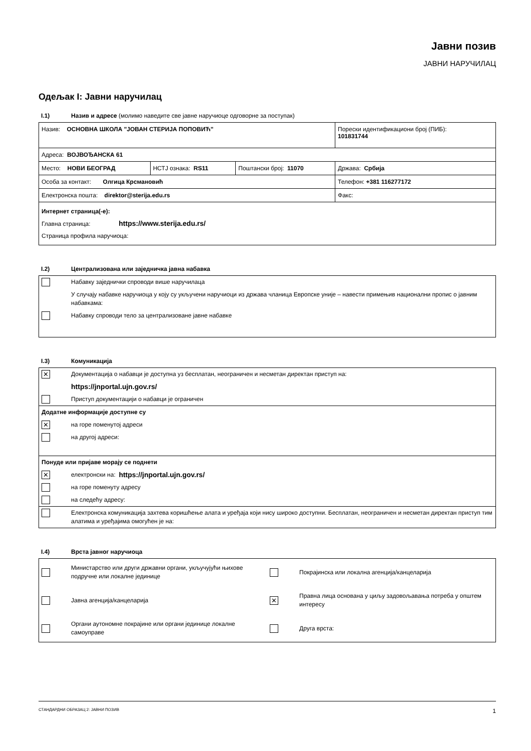Јавни позив
ЈАВНИ НАРУЧИЛАЦ
Одељак I: Јавни наручилац
I.1) Назив и адресе (молимо наведите све јавне наручиоце одговорне за поступак)
| Назив: ОСНОВНА ШКОЛА "ЈОВАН СТЕРИЈА ПОПОВИЋ" | | | Порески идентификациони број (ПИБ): 101831744 |
| Адреса: ВОЈВОЂАНСКА 61 | | | |
| Место: НОВИ БЕОГРАД | НСТЈ ознака: RS11 | Поштански број: 11070 | Држава: Србија |
| Особа за контакт: Олгица Крсмановић | | | Телефон: +381 116277172 |
| Електронска пошта: direktor@sterija.edu.rs | | | Факс: |
| Интернет страница(-е): Главна страница: https://www.sterija.edu.rs/ Страница профила наручиоца: | | | |
I.2) Централизована или заједничка јавна набавка
Набавку заједнички спроводи више наручилаца
У случају набавке наручиоца у коју су укључени наручиоци из држава чланица Европске уније – навести примењив национални пропис о јавним набавкама:
Набавку спроводи тело за централизоване јавне набавке
I.3) Комуникација
✕
Документација о набавци је доступна уз бесплатан, неограничен и несметан директан приступ на:
https://jnportal.ujn.gov.rs/
Приступ документацији о набавци је ограничен
Додатне информације доступне су
✕
на горе поменутој адреси
на другој адреси:
Понуде или пријаве морају се поднети
✕
електронски на: https://jnportal.ujn.gov.rs/
на горе поменуту адресу
на следећу адресу:
Електронска комуникација захтева коришћење алата и уређаја који нису широко доступни. Бесплатан, неограничен и несметан директан приступ тим алатима и уређајима омогућен је на:
I.4) Врста јавног наручиоца
Министарство или други државни органи, укључујући њихове подручне или локалне јединице
Покрајинска или локална агенција/канцеларија
Јавна агенција/канцеларија
✕
Правна лица основана у циљу задовољавања потреба у општем интересу
Органи аутономне покрајине или органи јединице локалне самоуправе
Друга врста:
СТАНДАРДНИ ОБРАЗАЦ 2: ЈАВНИ ПОЗИВ 1